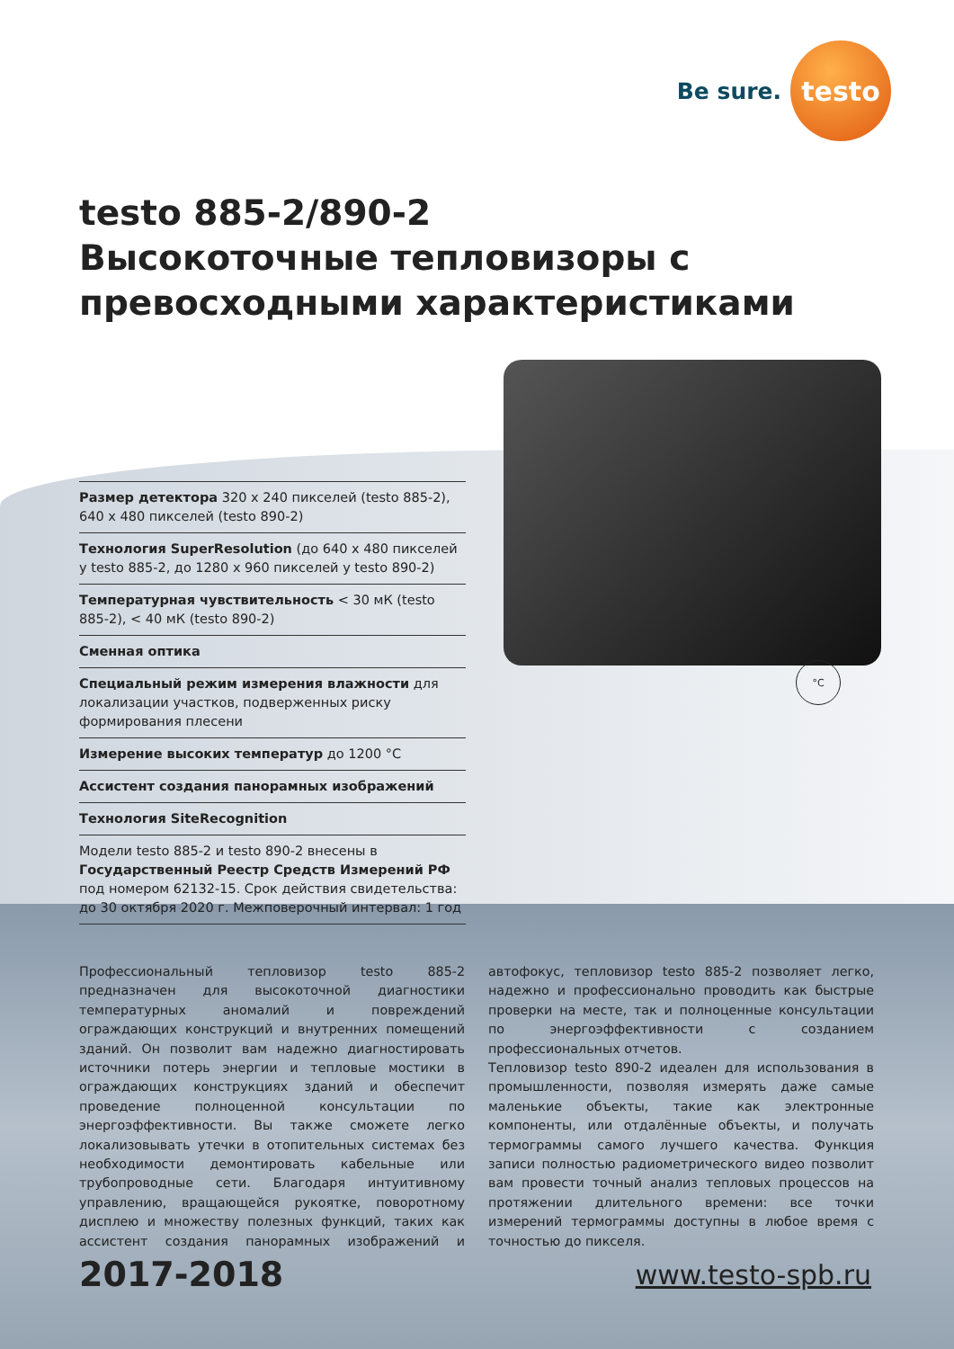Be sure.
testo
testo 885-2/890-2
Высокоточные тепловизоры с
превосходными характеристиками
°C
Размер детектора 320 x 240 пикселей (testo 885-2), 640 x 480 пикселей (testo 890-2)
Технология SuperResolution (до 640 x 480 пикселей у testo 885-2, до 1280 x 960 пикселей у testo 890-2)
Температурная чувствительность < 30 мК (testo 885-2), < 40 мК (testo 890-2)
Сменная оптика
Специальный режим измерения влажности для локализации участков, подверженных риску формирования плесени
Измерение высоких температур до 1200 °C
Ассистент создания панорамных изображений
Технология SiteRecognition
Модели testo 885-2 и testo 890-2 внесены в Государственный Реестр Средств Измерений РФ под номером 62132-15. Срок действия свидетельства: до 30 октября 2020 г. Межповерочный интервал: 1 год
Профессиональный тепловизор testo 885-2 предназначен для высокоточной диагностики температурных аномалий и повреждений ограждающих конструкций и внутренних помещений зданий. Он позволит вам надежно диагностировать источники потерь энергии и тепловые мостики в ограждающих конструкциях зданий и обеспечит проведение полноценной консультации по энергоэффективности. Вы также сможете легко локализовывать утечки в отопительных системах без необходимости демонтировать кабельные или трубопроводные сети. Благодаря интуитивному управлению, вращающейся рукоятке, поворотному дисплею и множеству полезных функций, таких как ассистент создания панорамных изображений и автофокус, тепловизор testo 885-2 позволяет легко, надежно и профессионально проводить как быстрые проверки на месте, так и полноценные консультации по энергоэффективности с созданием профессиональных отчетов.
Тепловизор testo 890-2 идеален для использования в промышленности, позволяя измерять даже самые маленькие объекты, такие как электронные компоненты, или отдалённые объекты, и получать термограммы самого лучшего качества. Функция записи полностью радиометрического видео позволит вам провести точный анализ тепловых процессов на протяжении длительного времени: все точки измерений термограммы доступны в любое время с точностью до пикселя.
2017-2018 www.testo-spb.ru